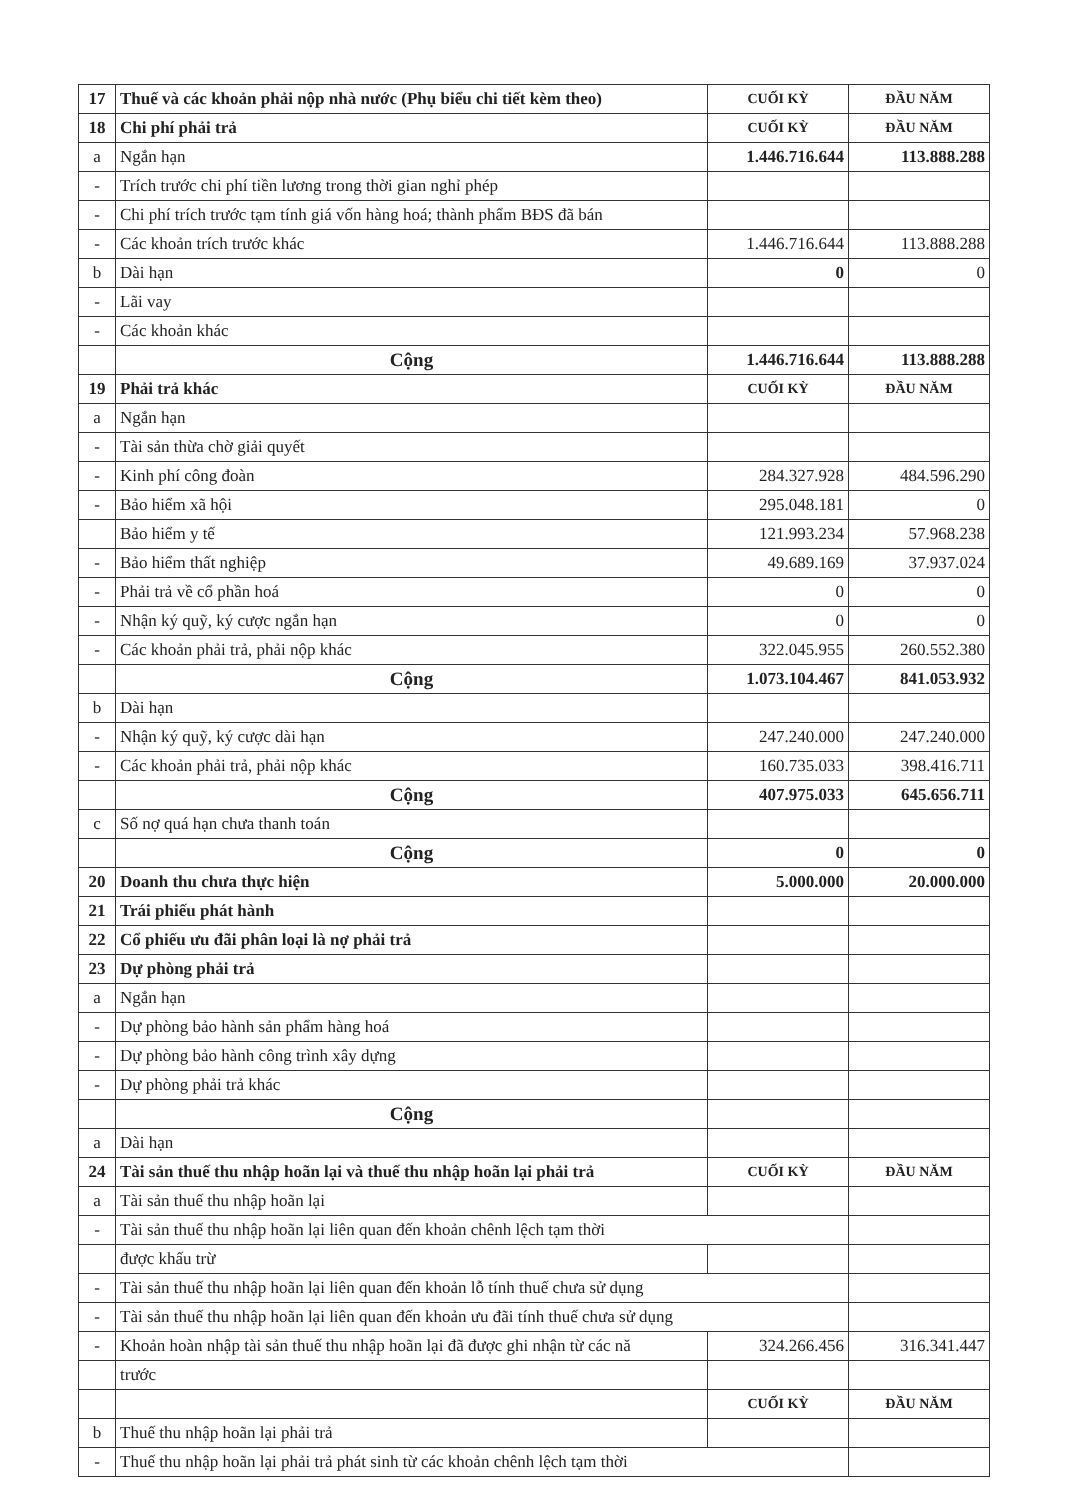| 17 | Thuế và các khoản phải nộp nhà nước (Phụ biểu chi tiết kèm theo) | CUỐI KỲ | ĐẦU NĂM |
| 18 | Chi phí phải trả | CUỐI KỲ | ĐẦU NĂM |
| a | Ngắn hạn | 1.446.716.644 | 113.888.288 |
| - | Trích trước chi phí tiền lương trong thời gian nghỉ phép | | |
| - | Chi phí trích trước tạm tính giá vốn hàng hoá; thành phẩm BĐS đã bán | | |
| - | Các khoản trích trước khác | 1.446.716.644 | 113.888.288 |
| b | Dài hạn | 0 | 0 |
| - | Lãi vay | | |
| - | Các khoản khác | | |
| | Cộng | 1.446.716.644 | 113.888.288 |
| 19 | Phải trả khác | CUỐI KỲ | ĐẦU NĂM |
| a | Ngắn hạn | | |
| - | Tài sản thừa chờ giải quyết | | |
| - | Kinh phí công đoàn | 284.327.928 | 484.596.290 |
| - | Bảo hiểm xã hội | 295.048.181 | 0 |
| | Bảo hiểm y tế | 121.993.234 | 57.968.238 |
| - | Bảo hiểm thất nghiệp | 49.689.169 | 37.937.024 |
| - | Phải trả về cổ phần hoá | 0 | 0 |
| - | Nhận ký quỹ, ký cược ngắn hạn | 0 | 0 |
| - | Các khoản phải trả, phải nộp khác | 322.045.955 | 260.552.380 |
| | Cộng | 1.073.104.467 | 841.053.932 |
| b | Dài hạn | | |
| - | Nhận ký quỹ, ký cược dài hạn | 247.240.000 | 247.240.000 |
| - | Các khoản phải trả, phải nộp khác | 160.735.033 | 398.416.711 |
| | Cộng | 407.975.033 | 645.656.711 |
| c | Số nợ quá hạn chưa thanh toán | | |
| | Cộng | 0 | 0 |
| 20 | Doanh thu chưa thực hiện | 5.000.000 | 20.000.000 |
| 21 | Trái phiếu phát hành | | |
| 22 | Cổ phiếu ưu đãi phân loại là nợ phải trả | | |
| 23 | Dự phòng phải trả | | |
| a | Ngắn hạn | | |
| - | Dự phòng bảo hành sản phẩm hàng hoá | | |
| - | Dự phòng bảo hành công trình xây dựng | | |
| - | Dự phòng phải trả khác | | |
| | Cộng | | |
| a | Dài hạn | | |
| 24 | Tài sản thuế thu nhập hoãn lại và thuế thu nhập hoãn lại phải trả | CUỐI KỲ | ĐẦU NĂM |
| a | Tài sản thuế thu nhập hoãn lại | | |
| - | Tài sản thuế thu nhập hoãn lại liên quan đến khoản chênh lệch tạm thời | | |
| | được khấu trừ | | |
| - | Tài sản thuế thu nhập hoãn lại liên quan đến khoản lỗ tính thuế chưa sử dụng | | |
| - | Tài sản thuế thu nhập hoãn lại liên quan đến khoản ưu đãi tính thuế chưa sử dụng | | |
| - | Khoản hoàn nhập tài sản thuế thu nhập hoãn lại đã được ghi nhận từ các nă | 324.266.456 | 316.341.447 |
| | trước | | |
| | | CUỐI KỲ | ĐẦU NĂM |
| b | Thuế thu nhập hoãn lại phải trả | | |
| - | Thuế thu nhập hoãn lại phải trả phát sinh từ các khoản chênh lệch tạm thời | | |